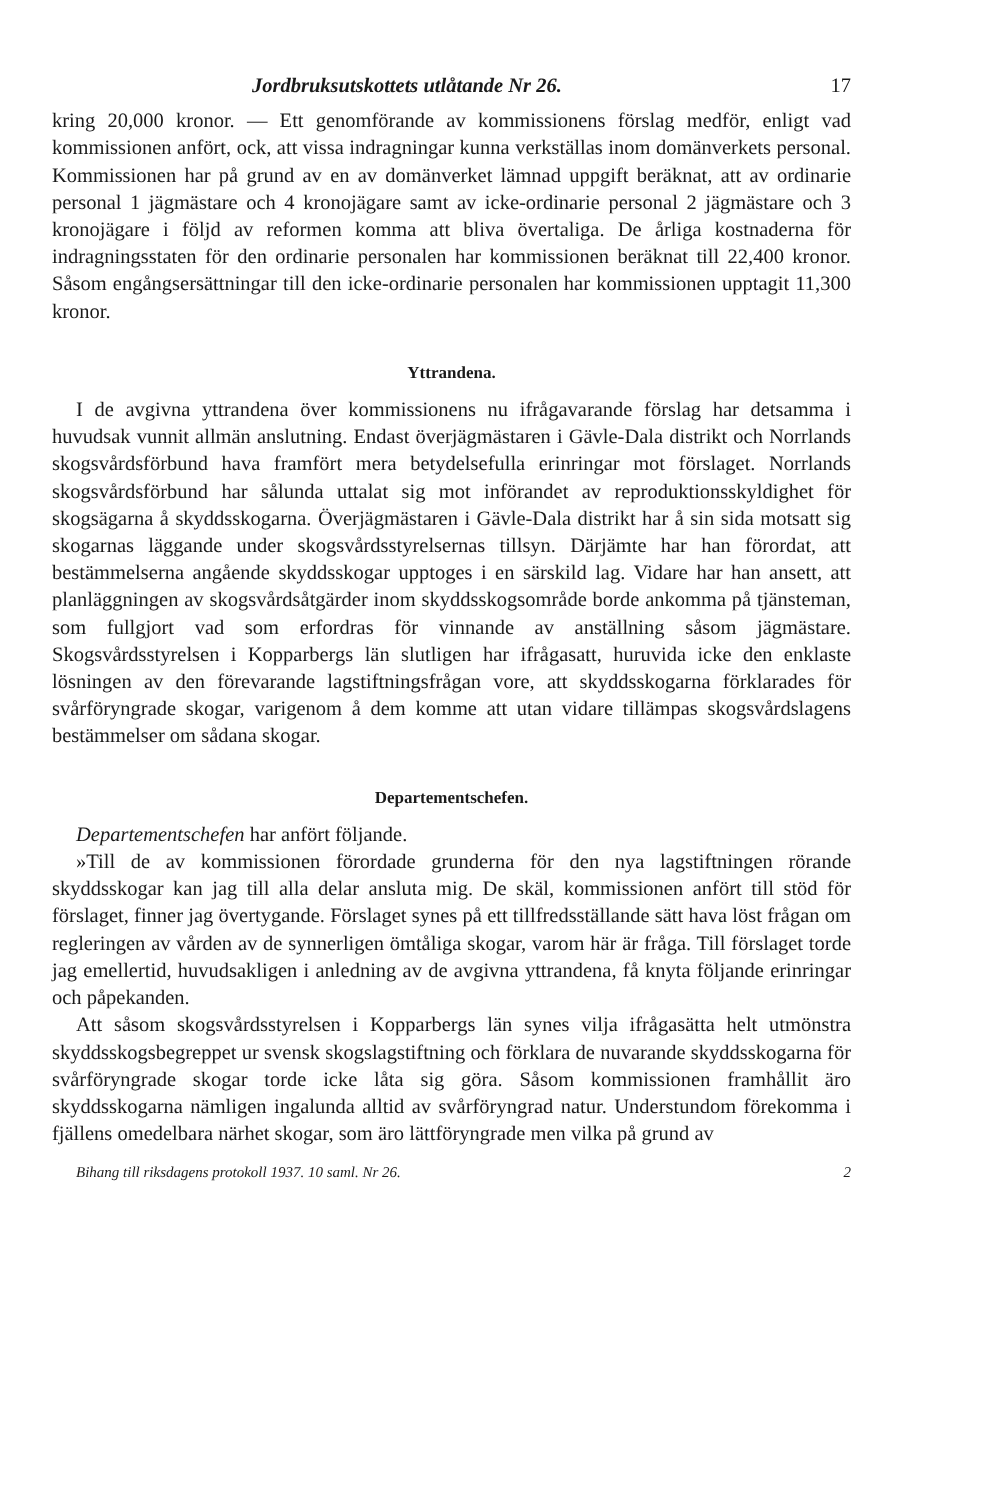Jordbruksutskottets utlåtande Nr 26. 17
kring 20,000 kronor. — Ett genomförande av kommissionens förslag medför, enligt vad kommissionen anfört, ock, att vissa indragningar kunna verkställas inom domänverkets personal. Kommissionen har på grund av en av domänverket lämnad uppgift beräknat, att av ordinarie personal 1 jägmästare och 4 kronojägare samt av icke-ordinarie personal 2 jägmästare och 3 kronojägare i följd av reformen komma att bliva övertaliga. De årliga kostnaderna för indragningsstaten för den ordinarie personalen har kommissionen beräknat till 22,400 kronor. Såsom engångsersättningar till den icke-ordinarie personalen har kommissionen upptagit 11,300 kronor.
Yttrandena.
I de avgivna yttrandena över kommissionens nu ifrågavarande förslag har detsamma i huvudsak vunnit allmän anslutning. Endast överjägmästaren i Gävle-Dala distrikt och Norrlands skogsvårdsförbund hava framfört mera betydelsefulla erinringar mot förslaget. Norrlands skogsvårdsförbund har sålunda uttalat sig mot införandet av reproduktionsskyldighet för skogsägarna å skyddsskogarna. Överjägmästaren i Gävle-Dala distrikt har å sin sida motsatt sig skogarnas läggande under skogsvårdsstyrelsernas tillsyn. Därjämte har han förordat, att bestämmelserna angående skyddsskogar upptoges i en särskild lag. Vidare har han ansett, att planläggningen av skogsvårdsåtgärder inom skyddsskogsområde borde ankomma på tjänsteman, som fullgjort vad som erfordras för vinnande av anställning såsom jägmästare. Skogsvårdsstyrelsen i Kopparbergs län slutligen har ifrågasatt, huruvida icke den enklaste lösningen av den förevarande lagstiftningsfrågan vore, att skyddsskogarna förklarades för svårföryngrade skogar, varigenom å dem komme att utan vidare tillämpas skogsvårdslagens bestämmelser om sådana skogar.
Departementschefen.
Departementschefen har anfört följande.
»Till de av kommissionen förordade grunderna för den nya lagstiftningen rörande skyddsskogar kan jag till alla delar ansluta mig. De skäl, kommissionen anfört till stöd för förslaget, finner jag övertygande. Förslaget synes på ett tillfredsställande sätt hava löst frågan om regleringen av vården av de synnerligen ömtåliga skogar, varom här är fråga. Till förslaget torde jag emellertid, huvudsakligen i anledning av de avgivna yttrandena, få knyta följande erinringar och påpekanden.
Att såsom skogsvårdsstyrelsen i Kopparbergs län synes vilja ifrågasätta helt utmönstra skyddsskogsbegreppet ur svensk skogslagstiftning och förklara de nuvarande skyddsskogarna för svårföryngrade skogar torde icke låta sig göra. Såsom kommissionen framhållit äro skyddsskogarna nämligen ingalunda alltid av svårföryngrad natur. Understundom förekomma i fjällens omedelbara närhet skogar, som äro lättföryngrade men vilka på grund av
Bihang till riksdagens protokoll 1937. 10 saml. Nr 26. 2